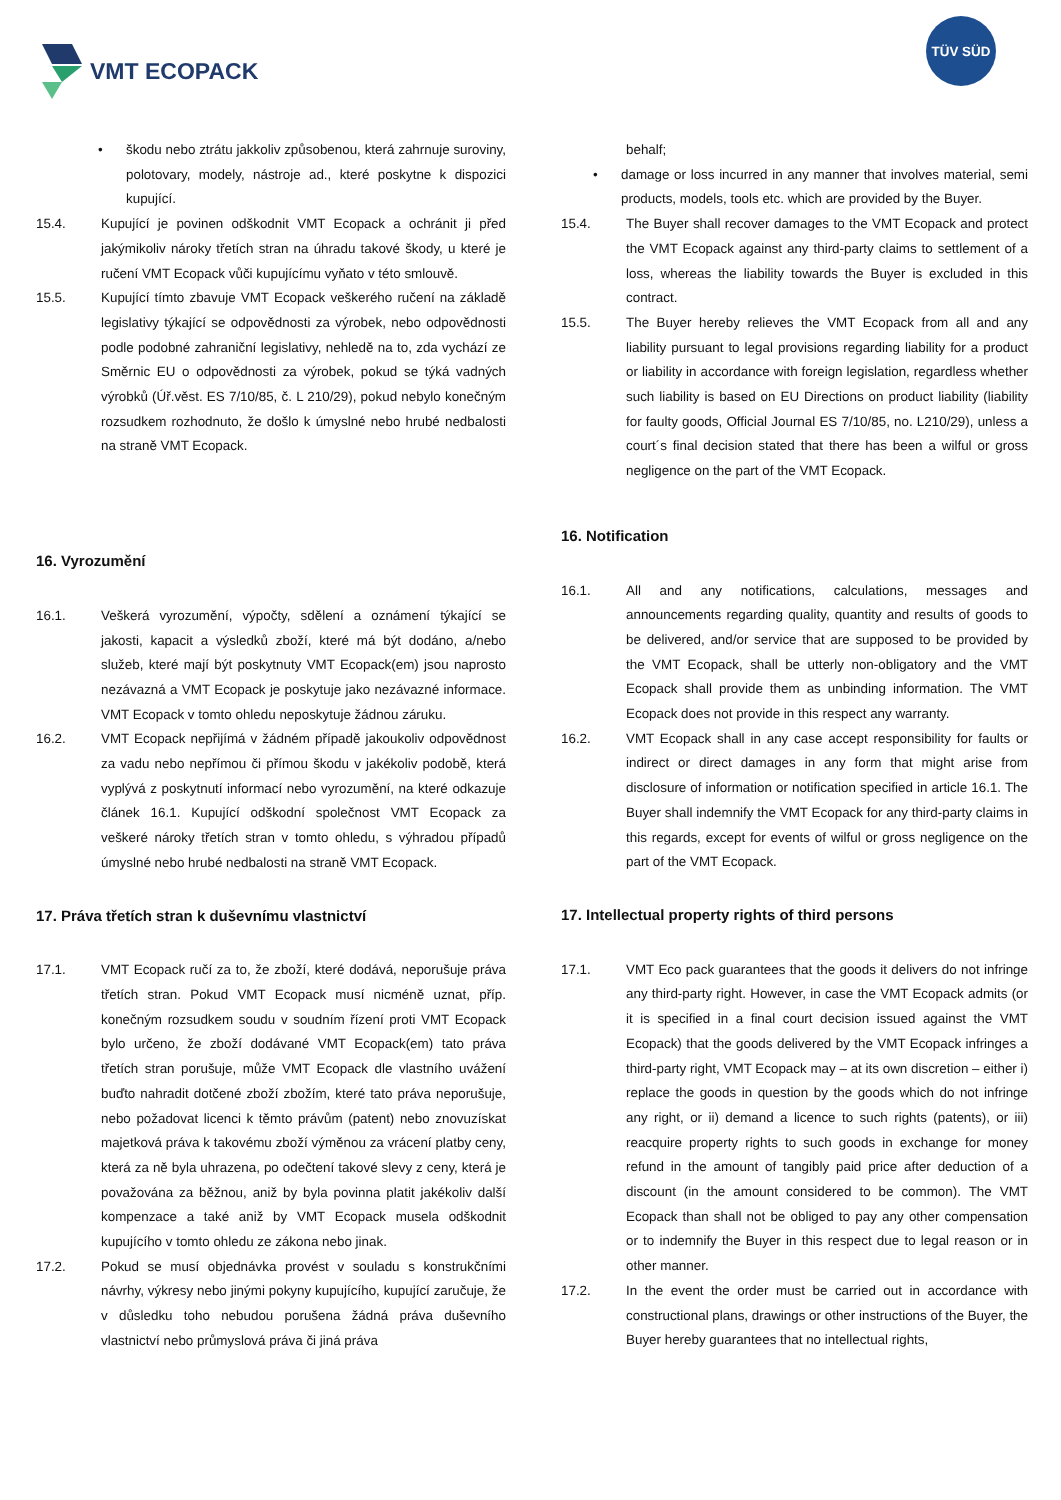VMT ECOPACK
TÜV SÜD
• škodu nebo ztrátu jakkoliv způsobenou, která zahrnuje suroviny, polotovary, modely, nástroje ad., které poskytne k dispozici kupující.
15.4. Kupující je povinen odškodnit VMT Ecopack a ochránit ji před jakýmikoliv nároky třetích stran na úhradu takové škody, u které je ručení VMT Ecopack vůči kupujícímu vyňato v této smlouvě.
15.5. Kupující tímto zbavuje VMT Ecopack veškerého ručení na základě legislativy týkající se odpovědnosti za výrobek, nebo odpovědnosti podle podobné zahraniční legislativy, nehledě na to, zda vychází ze Směrnic EU o odpovědnosti za výrobek, pokud se týká vadných výrobků (Úř.věst. ES 7/10/85, č. L 210/29), pokud nebylo konečným rozsudkem rozhodnuto, že došlo k úmyslné nebo hrubé nedbalosti na straně VMT Ecopack.
16. Vyrozumění
16.1. Veškerá vyrozumění, výpočty, sdělení a oznámení týkající se jakosti, kapacit a výsledků zboží, které má být dodáno, a/nebo služeb, které mají být poskytnuty VMT Ecopack(em) jsou naprosto nezávazná a VMT Ecopack je poskytuje jako nezávazné informace. VMT Ecopack v tomto ohledu neposkytuje žádnou záruku.
16.2. VMT Ecopack nepřijímá v žádném případě jakoukoliv odpovědnost za vadu nebo nepřímou či přímou škodu v jakékoliv podobě, která vyplývá z poskytnutí informací nebo vyrozumění, na které odkazuje článek 16.1. Kupující odškodní společnost VMT Ecopack za veškeré nároky třetích stran v tomto ohledu, s výhradou případů úmyslné nebo hrubé nedbalosti na straně VMT Ecopack.
17. Práva třetích stran k duševnímu vlastnictví
17.1. VMT Ecopack ručí za to, že zboží, které dodává, neporušuje práva třetích stran. Pokud VMT Ecopack musí nicméně uznat, příp. konečným rozsudkem soudu v soudním řízení proti VMT Ecopack bylo určeno, že zboží dodávané VMT Ecopack(em) tato práva třetích stran porušuje, může VMT Ecopack dle vlastního uvážení buďto nahradit dotčené zboží zbožím, které tato práva neporušuje, nebo požadovat licenci k těmto právům (patent) nebo znovuzískat majetková práva k takovému zboží výměnou za vrácení platby ceny, která za ně byla uhrazena, po odečtení takové slevy z ceny, která je považována za běžnou, aniž by byla povinna platit jakékoliv další kompenzace a také aniž by VMT Ecopack musela odškodnit kupujícího v tomto ohledu ze zákona nebo jinak.
17.2. Pokud se musí objednávka provést v souladu s konstrukčními návrhy, výkresy nebo jinými pokyny kupujícího, kupující zaručuje, že v důsledku toho nebudou porušena žádná práva duševního vlastnictví nebo průmyslová práva či jiná práva
behalf;
• damage or loss incurred in any manner that involves material, semi products, models, tools etc. which are provided by the Buyer.
15.4. The Buyer shall recover damages to the VMT Ecopack and protect the VMT Ecopack against any third-party claims to settlement of a loss, whereas the liability towards the Buyer is excluded in this contract.
15.5. The Buyer hereby relieves the VMT Ecopack from all and any liability pursuant to legal provisions regarding liability for a product or liability in accordance with foreign legislation, regardless whether such liability is based on EU Directions on product liability (liability for faulty goods, Official Journal ES 7/10/85, no. L210/29), unless a court´s final decision stated that there has been a wilful or gross negligence on the part of the VMT Ecopack.
16. Notification
16.1. All and any notifications, calculations, messages and announcements regarding quality, quantity and results of goods to be delivered, and/or service that are supposed to be provided by the VMT Ecopack, shall be utterly non-obligatory and the VMT Ecopack shall provide them as unbinding information. The VMT Ecopack does not provide in this respect any warranty.
16.2. VMT Ecopack shall in any case accept responsibility for faults or indirect or direct damages in any form that might arise from disclosure of information or notification specified in article 16.1. The Buyer shall indemnify the VMT Ecopack for any third-party claims in this regards, except for events of wilful or gross negligence on the part of the VMT Ecopack.
17. Intellectual property rights of third persons
17.1. VMT Eco pack guarantees that the goods it delivers do not infringe any third-party right. However, in case the VMT Ecopack admits (or it is specified in a final court decision issued against the VMT Ecopack) that the goods delivered by the VMT Ecopack infringes a third-party right, VMT Ecopack may – at its own discretion – either i) replace the goods in question by the goods which do not infringe any right, or ii) demand a licence to such rights (patents), or iii) reacquire property rights to such goods in exchange for money refund in the amount of tangibly paid price after deduction of a discount (in the amount considered to be common). The VMT Ecopack than shall not be obliged to pay any other compensation or to indemnify the Buyer in this respect due to legal reason or in other manner.
17.2. In the event the order must be carried out in accordance with constructional plans, drawings or other instructions of the Buyer, the Buyer hereby guarantees that no intellectual rights,